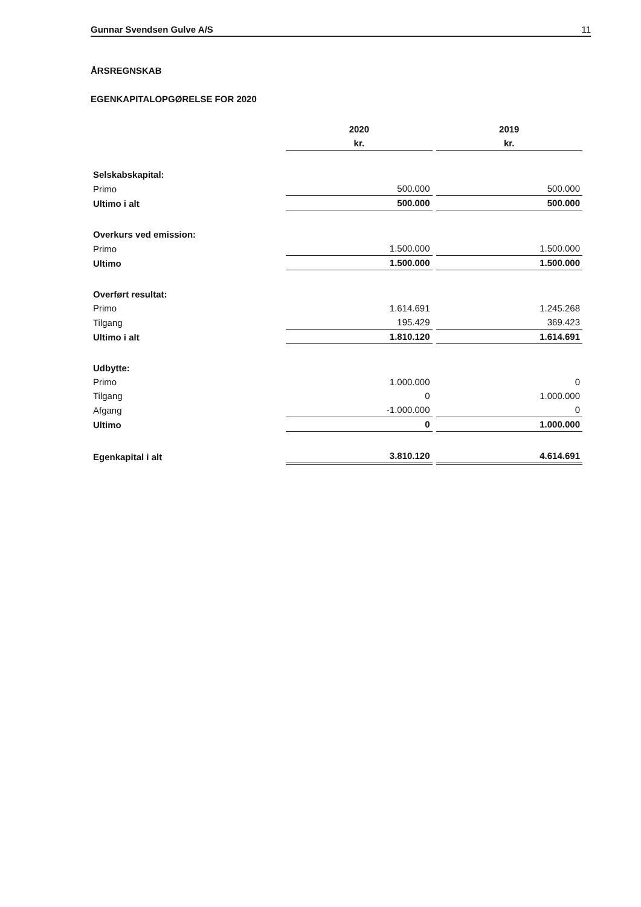Gunnar Svendsen Gulve A/S 11
ÅRSREGNSKAB
EGENKAPITALOPGØRELSE FOR 2020
| | 2020 | 2019 |
| --- | --- | --- |
| | kr. | kr. |
| Selskabskapital: | | |
| Primo | 500.000 | 500.000 |
| Ultimo i alt | 500.000 | 500.000 |
| Overkurs ved emission: | | |
| Primo | 1.500.000 | 1.500.000 |
| Ultimo | 1.500.000 | 1.500.000 |
| Overført resultat: | | |
| Primo | 1.614.691 | 1.245.268 |
| Tilgang | 195.429 | 369.423 |
| Ultimo i alt | 1.810.120 | 1.614.691 |
| Udbytte: | | |
| Primo | 1.000.000 | 0 |
| Tilgang | 0 | 1.000.000 |
| Afgang | -1.000.000 | 0 |
| Ultimo | 0 | 1.000.000 |
| Egenkapital i alt | 3.810.120 | 4.614.691 |